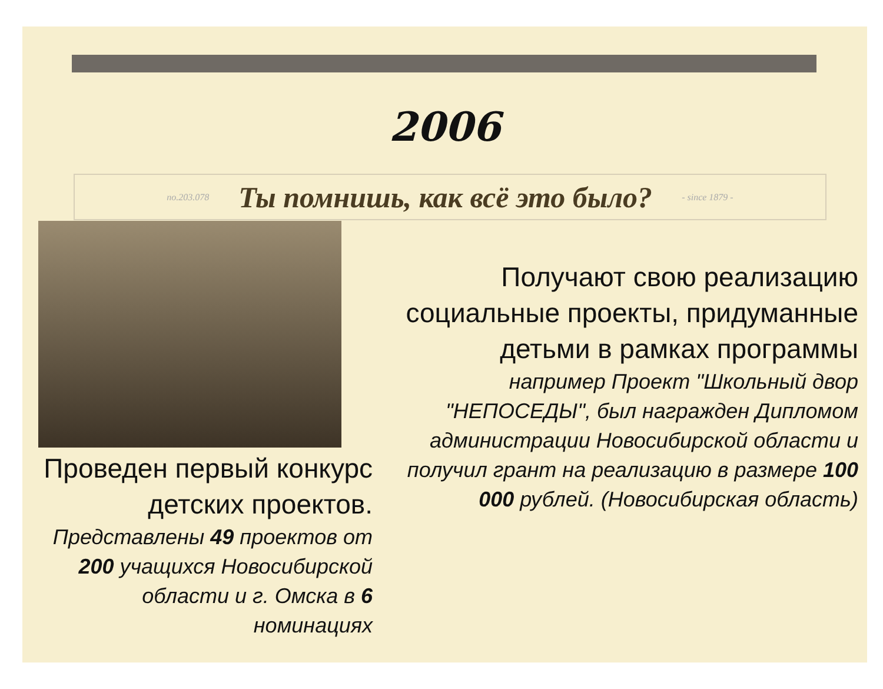2006
no.203.078
Ты помнишь, как всё это было?
- since 1879 -
Получают свою реализацию социальные проекты, придуманные детьми в рамках программы
например Проект "Школьный двор "НЕПОСЕДЫ", был награжден Дипломом администрации Новосибирской области и получил грант на реализацию в размере 100 000 рублей. (Новосибирская область)
Проведен первый конкурс детских проектов.
Представлены 49 проектов от 200 учащихся Новосибирской области и г. Омска в 6 номинациях